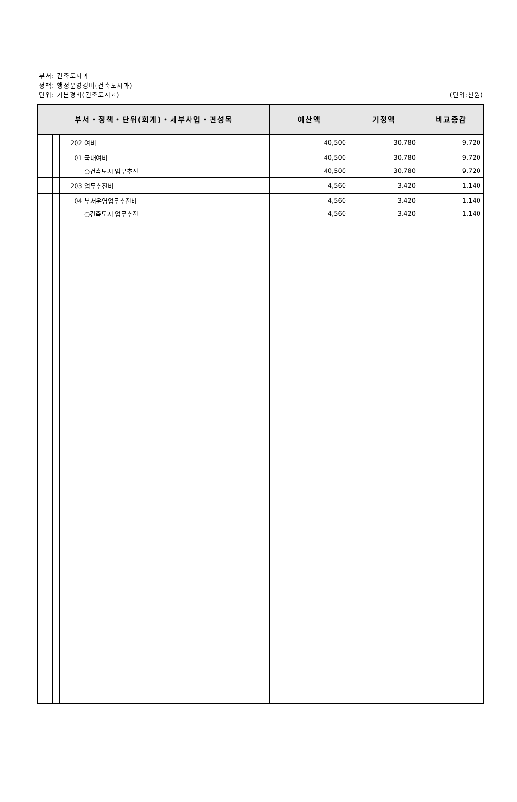부서: 건축도시과
정책: 행정운영경비(건축도시과)
단위: 기본경비(건축도시과)
(단위:천원)
| 부서・정책・단위(회계)・세부사업・편성목 | | | | | 예산액 | 기정액 | 비교증감 |
| --- | --- | --- | --- | --- | --- | --- | --- |
| | | | | 202 여비 | 40,500 | 30,780 | 9,720 |
| | | | | 01 국내여비 | 40,500 | 30,780 | 9,720 |
| | | | | ○건축도시 업무추진 | 40,500 | 30,780 | 9,720 |
| | | | | 203 업무추진비 | 4,560 | 3,420 | 1,140 |
| | | | | 04 부서운영업무추진비 | 4,560 | 3,420 | 1,140 |
| | | | | ○건축도시 업무추진 | 4,560 | 3,420 | 1,140 |